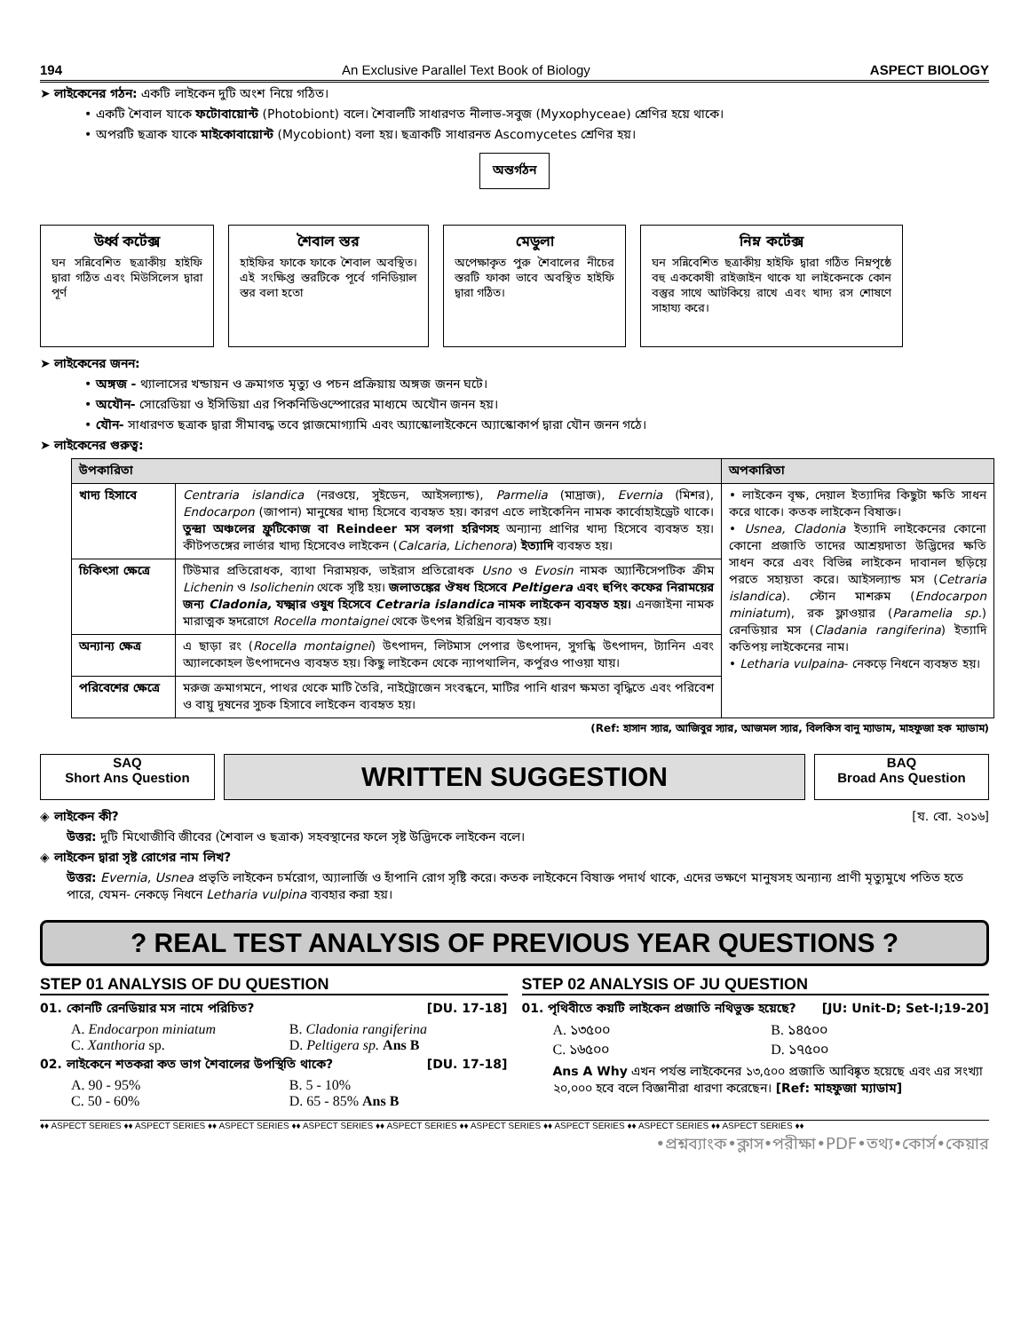194 An Exclusive Parallel Text Book of Biology ASPECT BIOLOGY
➤ লাইকেনের গঠন: একটি লাইকেন দুটি অংশ নিয়ে গঠিত।
• একটি শৈবাল যাকে ফটোবায়োন্ট (Photobiont) বলে। শৈবালটি সাধারণত নীলাভ-সবুজ (Myxophyceae) শ্রেণির হয়ে থাকে।
• অপরটি ছত্রাক যাকে মাইকোবায়োন্ট (Mycobiont) বলা হয়। ছত্রাকটি সাধারনত Ascomycetes শ্রেণির হয়।
অন্তর্গঠন
উর্ধ্ব কর্টেক্স
ঘন সন্নিবেশিত ছত্রাকীয় হাইফি দ্বারা গঠিত এবং মিউসিলেস দ্বারা পূর্ণ
শৈবাল স্তর
হাইফির ফাকে ফাকে শৈবাল অবস্থিত। এই সংক্ষিপ্ত স্তরটিকে পূর্বে গনিডিয়াল স্তর বলা হতো
মেডুলা
অপেক্ষাকৃত পুরু শৈবালের নীচের স্তরটি ফাকা ভাবে অবস্থিত হাইফি দ্বারা গঠিত।
নিম্ন কর্টেক্স
ঘন সন্নিবেশিত ছত্রাকীয় হাইফি দ্বারা গঠিত নিম্নপৃষ্ঠে বহু এককোষী রাইজাইন থাকে যা লাইকেনকে কোন বস্তুর সাথে আটকিয়ে রাখে এবং খাদ্য রস শোষণে সাহায্য করে।
➤ লাইকেনের জনন:
• অঙ্গজ - থ্যালাসের খন্ডায়ন ও ক্রমাগত মৃত্যু ও পচন প্রক্রিয়ায় অঙ্গজ জনন ঘটে।
• অযৌন- সোরেডিয়া ও ইসিডিয়া এর পিকনিডিওস্পোরের মাধ্যমে অযৌন জনন হয়।
• যৌন- সাধারণত ছত্রাক দ্বারা সীমাবদ্ধ তবে প্লাজমোগ্যামি এবং অ্যাস্কোলাইকেনে অ্যাস্কোকার্প দ্বারা যৌন জনন গঠে।
➤ লাইকেনের গুরুত্ব:
| উপকারিতা | | অপকারিতা |
| --- | --- | --- |
| খাদ্য হিসাবে | Centraria islandica (নরওয়ে, সুইডেন, আইসল্যান্ড), Parmelia (মাদ্রাজ), Evernia (মিশর), Endocarpon (জাপান) মানুষের খাদ্য হিসেবে ব্যবহৃত হয়। কারণ এতে লাইকেনিন নামক কার্বোহাইড্রেট থাকে। তুন্দ্রা অঞ্চলের ফ্রুটিকোজ বা Reindeer মস বলগা হরিণসহ অন্যান্য প্রাণির খাদ্য হিসেবে ব্যবহৃত হয়। কীটপতঙ্গের লার্ভার খাদ্য হিসেবেও লাইকেন ( Calcaria, Lichenora ) ইত্যাদি ব্যবহৃত হয়। | • লাইকেন বৃক্ষ, দেয়াল ইত্যাদির কিছুটা ক্ষতি সাধন করে থাকে। কতক লাইকেন বিষাক্ত। • Usnea, Cladonia ইত্যাদি লাইকেনের কোনো কোনো প্রজাতি তাদের আশ্রয়দাতা উদ্ভিদের ক্ষতি সাধন করে এবং বিভিন্ন লাইকেন দাবানল ছড়িয়ে পরতে সহায়তা করে। আইসল্যান্ড মস ( Cetraria islandica ). স্টোন মাশরুম ( Endocarpon miniatum ), রক ফ্লাওয়ার ( Paramelia sp. ) রেনডিয়ার মস ( Cladania rangiferina ) ইত্যাদি কতিপয় লাইকেনের নাম। • Letharia vulpaina - নেকড়ে নিধনে ব্যবহৃত হয়। |
| চিকিৎসা ক্ষেত্রে | টিউমার প্রতিরোধক, ব্যাথা নিরাময়ক, ভাইরাস প্রতিরোধক Usno ও Evosin নামক অ্যান্টিসেপটিক ক্রীম Lichenin ও Isolichenin থেকে সৃষ্টি হয়। জলাতঙ্কের ঔষধ হিসেবে Peltigera এবং হুপিং কফের নিরাময়ের জন্য Cladonia, যক্ষ্মার ওষুধ হিসেবে Cetraria islandica নামক লাইকেন ব্যবহৃত হয়। এনজাইনা নামক মারাত্মক হৃদরোগে Rocella montaignei থেকে উৎপন্ন ইরিথ্রিন ব্যবহৃত হয়। | |
| অন্যান্য ক্ষেত্র | এ ছাড়া রং ( Rocella montaignei ) উৎপাদন, লিটমাস পেপার উৎপাদন, সুগন্ধি উৎপাদন, ট্যানিন এবং অ্যালকোহল উৎপাদনেও ব্যবহৃত হয়। কিছু লাইকেন থেকে ন্যাপথালিন, কর্পুরও পাওয়া যায়। | |
| পরিবেশের ক্ষেত্রে | মরুজ ক্রমাগমনে, পাথর থেকে মাটি তৈরি, নাইট্রোজেন সংবন্ধনে, মাটির পানি ধারণ ক্ষমতা বৃদ্ধিতে এবং পরিবেশ ও বায়ু দূষনের সুচক হিসাবে লাইকেন ব্যবহৃত হয়। | |
(Ref: হাসান স্যার, আজিবুর স্যার, আজমল স্যার, বিলকিস বানু ম্যাডাম, মাহফুজা হক ম্যাডাম)
SAQ
Short Ans Question
WRITTEN SUGGESTION
BAQ
Broad Ans Question
◈ লাইকেন কী? [য. বো. ২০১৬]
উত্তর: দুটি মিথোজীবি জীবের (শৈবাল ও ছত্রাক) সহবস্থানের ফলে সৃষ্ট উদ্ভিদকে লাইকেন বলে।
◈ লাইকেন দ্বারা সৃষ্ট রোগের নাম লিখ?
উত্তর: Evernia, Usnea প্রভৃতি লাইকেন চর্মরোগ, অ্যালার্জি ও হাঁপানি রোগ সৃষ্টি করে। কতক লাইকেনে বিষাক্ত পদার্থ থাকে, এদের ভক্ষণে মানুষসহ অন্যান্য প্রাণী মৃত্যুমুখে পতিত হতে পারে, যেমন- নেকড়ে নিধনে Letharia vulpina ব্যবহার করা হয়।
? REAL TEST ANALYSIS OF PREVIOUS YEAR QUESTIONS ?
STEP 01 ANALYSIS OF DU QUESTION
01. কোনটি রেনডিয়ার মস নামে পরিচিত? [DU. 17-18]
A. Endocarpon miniatum B. Cladonia rangiferina C. Xanthoria sp. D. Peltigera sp. Ans B
02. লাইকেনে শতকরা কত ভাগ শৈবালের উপস্থিতি থাকে? [DU. 17-18]
A. 90 - 95% B. 5 - 10% C. 50 - 60% D. 65 - 85% Ans B
STEP 02 ANALYSIS OF JU QUESTION
01. পৃথিবীতে কয়টি লাইকেন প্রজাতি নথিভুক্ত হয়েছে? [JU: Unit-D; Set-I;19-20]
A. ১৩৫০০ B. ১৪৫০০ C. ১৬৫০০ D. ১৭৫০০
Ans A Why এখন পর্যন্ত লাইকেনের ১৩,৫০০ প্রজাতি আবিষ্কৃত হয়েছে এবং এর সংখ্যা ২০,০০০ হবে বলে বিজ্ঞানীরা ধারণা করেছেন। [Ref: মাহফুজা ম্যাডাম]
♦♦ ASPECT SERIES ♦♦ ASPECT SERIES ♦♦ ASPECT SERIES ♦♦ ASPECT SERIES ♦♦ ASPECT SERIES ♦♦ ASPECT SERIES ♦♦ ASPECT SERIES ♦♦ ASPECT SERIES ♦♦ ASPECT SERIES ♦♦
•প্রশ্নব্যাংক•ক্লাস•পরীক্ষা•PDF•তথ্য•কোর্স•কেয়ার